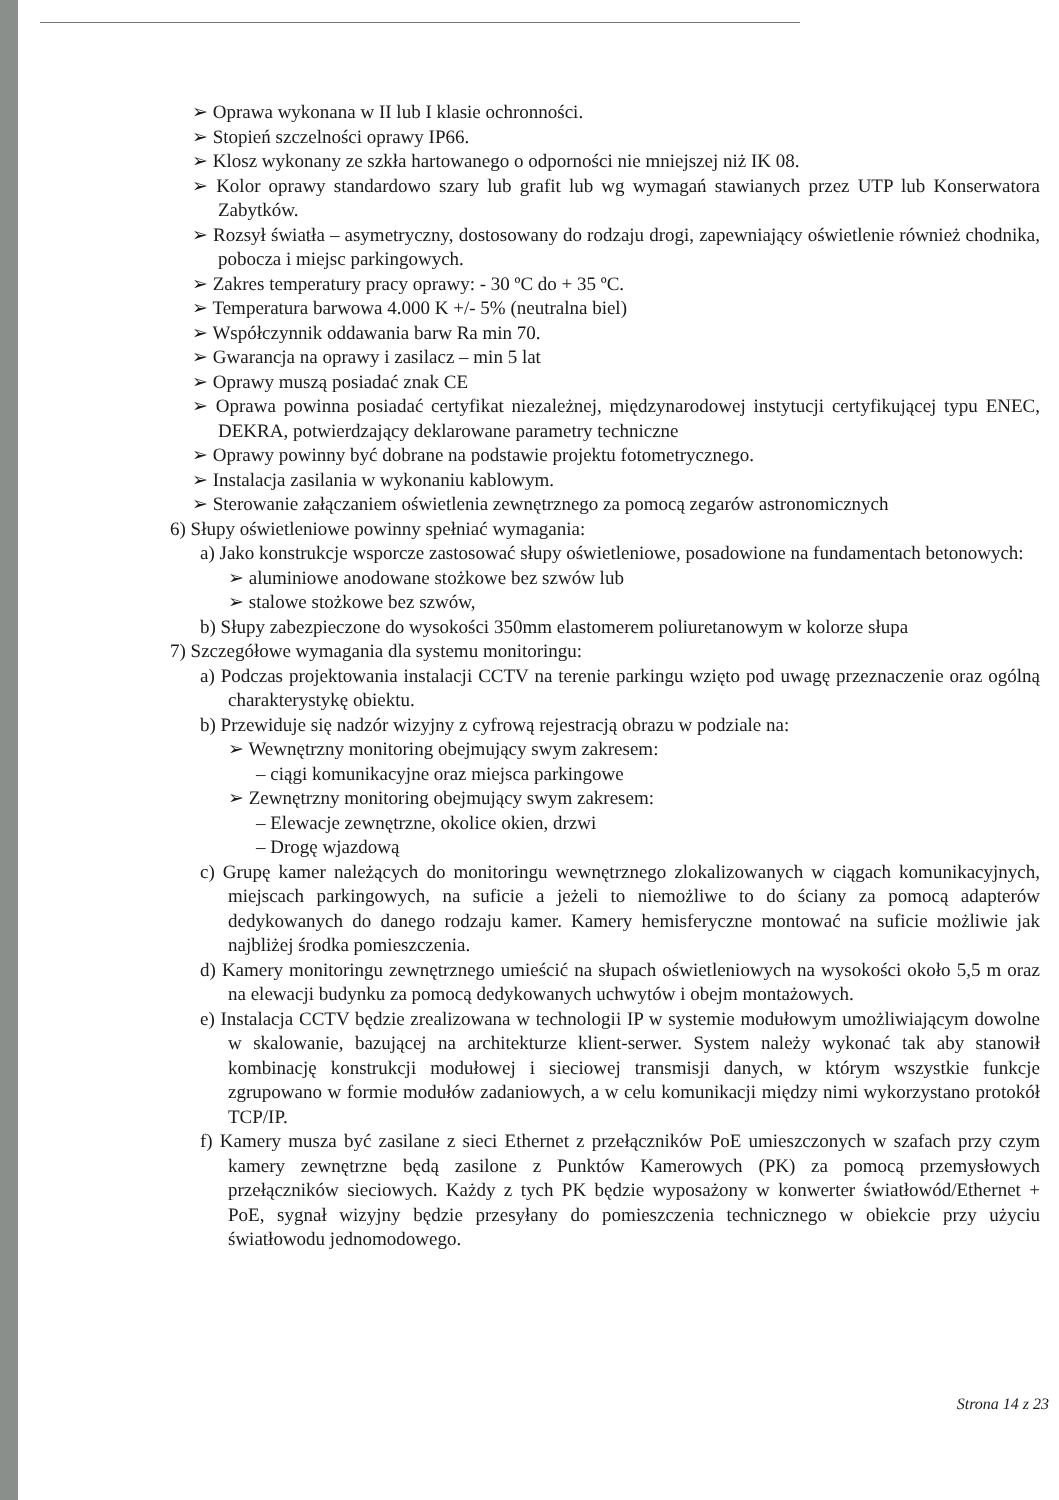➢ Oprawa wykonana w II lub I klasie ochronności.
➢ Stopień szczelności oprawy IP66.
➢ Klosz wykonany ze szkła hartowanego o odporności nie mniejszej niż IK 08.
➢ Kolor oprawy standardowo szary lub grafit lub wg wymagań stawianych przez UTP lub Konserwatora Zabytków.
➢ Rozsył światła – asymetryczny, dostosowany do rodzaju drogi, zapewniający oświetlenie również chodnika, pobocza i miejsc parkingowych.
➢ Zakres temperatury pracy oprawy: - 30 ºC do + 35 ºC.
➢ Temperatura barwowa 4.000 K +/- 5% (neutralna biel)
➢ Współczynnik oddawania barw Ra min 70.
➢ Gwarancja na oprawy i zasilacz – min 5 lat
➢ Oprawy muszą posiadać znak CE
➢ Oprawa powinna posiadać certyfikat niezależnej, międzynarodowej instytucji certyfikującej typu ENEC, DEKRA, potwierdzający deklarowane parametry techniczne
➢ Oprawy powinny być dobrane na podstawie projektu fotometrycznego.
➢ Instalacja zasilania w wykonaniu kablowym.
➢ Sterowanie załączaniem oświetlenia zewnętrznego za pomocą zegarów astronomicznych
6) Słupy oświetleniowe powinny spełniać wymagania:
a) Jako konstrukcje wsporcze zastosować słupy oświetleniowe, posadowione na fundamentach betonowych:
➢ aluminiowe anodowane stożkowe bez szwów lub
➢ stalowe stożkowe bez szwów,
b) Słupy zabezpieczone do wysokości 350mm elastomerem poliuretanowym w kolorze słupa
7) Szczegółowe wymagania dla systemu monitoringu:
a) Podczas projektowania instalacji CCTV na terenie parkingu wzięto pod uwagę przeznaczenie oraz ogólną charakterystykę obiektu.
b) Przewiduje się nadzór wizyjny z cyfrową rejestracją obrazu w podziale na:
➢ Wewnętrzny monitoring obejmujący swym zakresem:
– ciągi komunikacyjne oraz miejsca parkingowe
➢ Zewnętrzny monitoring obejmujący swym zakresem:
– Elewacje zewnętrzne, okolice okien, drzwi
– Drogę wjazdową
c) Grupę kamer należących do monitoringu wewnętrznego zlokalizowanych w ciągach komunikacyjnych, miejscach parkingowych, na suficie a jeżeli to niemożliwe to do ściany za pomocą adapterów dedykowanych do danego rodzaju kamer. Kamery hemisferyczne montować na suficie możliwie jak najbliżej środka pomieszczenia.
d) Kamery monitoringu zewnętrznego umieścić na słupach oświetleniowych na wysokości około 5,5 m oraz na elewacji budynku za pomocą dedykowanych uchwytów i obejm montażowych.
e) Instalacja CCTV będzie zrealizowana w technologii IP w systemie modułowym umożliwiającym dowolne w skalowanie, bazującej na architekturze klient-serwer. System należy wykonać tak aby stanowił kombinację konstrukcji modułowej i sieciowej transmisji danych, w którym wszystkie funkcje zgrupowano w formie modułów zadaniowych, a w celu komunikacji między nimi wykorzystano protokół TCP/IP.
f) Kamery musza być zasilane z sieci Ethernet z przełączników PoE umieszczonych w szafach przy czym kamery zewnętrzne będą zasilone z Punktów Kamerowych (PK) za pomocą przemysłowych przełączników sieciowych. Każdy z tych PK będzie wyposażony w konwerter światłowód/Ethernet + PoE, sygnał wizyjny będzie przesyłany do pomieszczenia technicznego w obiekcie przy użyciu światłowodu jednomodowego.
Strona 14 z 23